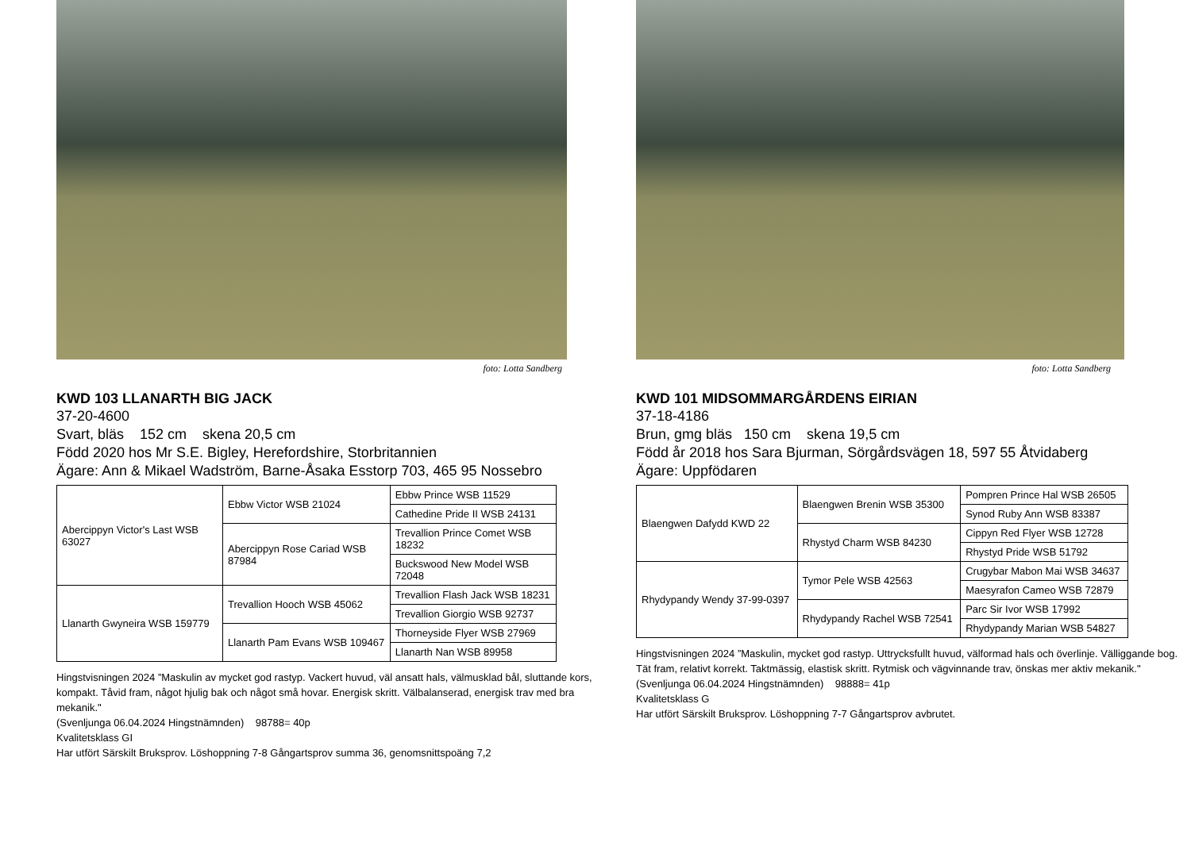foto: Lotta Sandberg
KWD 103 LLANARTH BIG JACK
37-20-4600
Svart, bläs 152 cm skena 20,5 cm
Född 2020 hos Mr S.E. Bigley, Herefordshire, Storbritannien
Ägare: Ann & Mikael Wadström, Barne-Åsaka Esstorp 703, 465 95 Nossebro
| Abercippyn Victor's Last WSB 63027 | Ebbw Victor WSB 21024 | Ebbw Prince WSB 11529 |
| | | Cathedine Pride II WSB 24131 |
| | Abercippyn Rose Cariad WSB 87984 | Trevallion Prince Comet WSB 18232 |
| | | Buckswood New Model WSB 72048 |
| Llanarth Gwyneira WSB 159779 | Trevallion Hooch WSB 45062 | Trevallion Flash Jack WSB 18231 |
| | | Trevallion Giorgio WSB 92737 |
| | Llanarth Pam Evans WSB 109467 | Thorneyside Flyer WSB 27969 |
| | | Llanarth Nan WSB 89958 |
Hingstvisningen 2024 ”Maskulin av mycket god rastyp. Vackert huvud, väl ansatt hals, välmusklad bål, sluttande kors, kompakt. Tåvid fram, något hjulig bak och något små hovar. Energisk skritt. Välbalanserad, energisk trav med bra mekanik."
(Svenljunga 06.04.2024 Hingstnämnden) 98788= 40p
Kvalitetsklass GI
Har utfört Särskilt Bruksprov. Löshoppning 7-8 Gångartsprov summa 36, genomsnittspoäng 7,2
foto: Lotta Sandberg
KWD 101 MIDSOMMARGÅRDENS EIRIAN
37-18-4186
Brun, gmg bläs 150 cm skena 19,5 cm
Född år 2018 hos Sara Bjurman, Sörgårdsvägen 18, 597 55 Åtvidaberg
Ägare: Uppfödaren
| Blaengwen Dafydd KWD 22 | Blaengwen Brenin WSB 35300 | Pompren Prince Hal WSB 26505 |
| | | Synod Ruby Ann WSB 83387 |
| | Rhystyd Charm WSB 84230 | Cippyn Red Flyer WSB 12728 |
| | | Rhystyd Pride WSB 51792 |
| Rhydypandy Wendy 37-99-0397 | Tymor Pele WSB 42563 | Crugybar Mabon Mai WSB 34637 |
| | | Maesyrafon Cameo WSB 72879 |
| | Rhydypandy Rachel WSB 72541 | Parc Sir Ivor WSB 17992 |
| | | Rhydypandy Marian WSB 54827 |
Hingstvisningen 2024 ”Maskulin, mycket god rastyp. Uttrycksfullt huvud, välformad hals och överlinje. Välliggande bog. Tät fram, relativt korrekt. Taktmässig, elastisk skritt. Rytmisk och vägvinnande trav, önskas mer aktiv mekanik."
(Svenljunga 06.04.2024 Hingstnämnden) 98888= 41p
Kvalitetsklass G
Har utfört Särskilt Bruksprov. Löshoppning 7-7 Gångartsprov avbrutet.